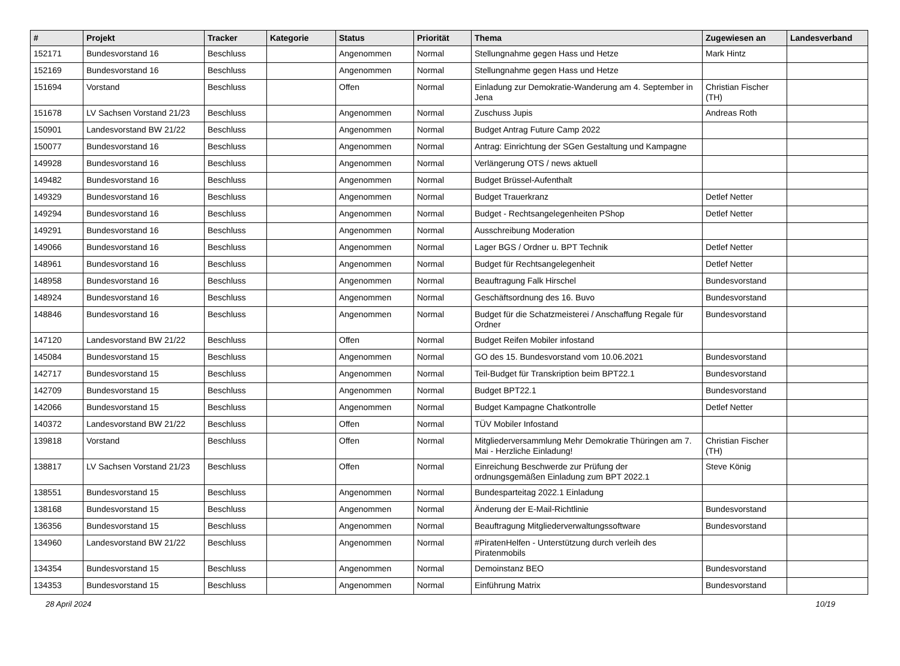| # | Projekt | Tracker | Kategorie | Status | Priorität | Thema | Zugewiesen an | Landesverband |
| --- | --- | --- | --- | --- | --- | --- | --- | --- |
| 152171 | Bundesvorstand 16 | Beschluss | | Angenommen | Normal | Stellungnahme gegen Hass und Hetze | Mark Hintz | |
| 152169 | Bundesvorstand 16 | Beschluss | | Angenommen | Normal | Stellungnahme gegen Hass und Hetze | | |
| 151694 | Vorstand | Beschluss | | Offen | Normal | Einladung zur Demokratie-Wanderung am 4. September in Jena | Christian Fischer (TH) | |
| 151678 | LV Sachsen Vorstand 21/23 | Beschluss | | Angenommen | Normal | Zuschuss Jupis | Andreas Roth | |
| 150901 | Landesvorstand BW 21/22 | Beschluss | | Angenommen | Normal | Budget Antrag Future Camp 2022 | | |
| 150077 | Bundesvorstand 16 | Beschluss | | Angenommen | Normal | Antrag: Einrichtung der SGen Gestaltung und Kampagne | | |
| 149928 | Bundesvorstand 16 | Beschluss | | Angenommen | Normal | Verlängerung OTS / news aktuell | | |
| 149482 | Bundesvorstand 16 | Beschluss | | Angenommen | Normal | Budget Brüssel-Aufenthalt | | |
| 149329 | Bundesvorstand 16 | Beschluss | | Angenommen | Normal | Budget Trauerkranz | Detlef Netter | |
| 149294 | Bundesvorstand 16 | Beschluss | | Angenommen | Normal | Budget - Rechtsangelegenheiten PShop | Detlef Netter | |
| 149291 | Bundesvorstand 16 | Beschluss | | Angenommen | Normal | Ausschreibung Moderation | | |
| 149066 | Bundesvorstand 16 | Beschluss | | Angenommen | Normal | Lager BGS / Ordner u. BPT Technik | Detlef Netter | |
| 148961 | Bundesvorstand 16 | Beschluss | | Angenommen | Normal | Budget für Rechtsangelegenheit | Detlef Netter | |
| 148958 | Bundesvorstand 16 | Beschluss | | Angenommen | Normal | Beauftragung Falk Hirschel | Bundesvorstand | |
| 148924 | Bundesvorstand 16 | Beschluss | | Angenommen | Normal | Geschäftsordnung des 16. Buvo | Bundesvorstand | |
| 148846 | Bundesvorstand 16 | Beschluss | | Angenommen | Normal | Budget für die Schatzmeisterei / Anschaffung Regale für Ordner | Bundesvorstand | |
| 147120 | Landesvorstand BW 21/22 | Beschluss | | Offen | Normal | Budget Reifen Mobiler infostand | | |
| 145084 | Bundesvorstand 15 | Beschluss | | Angenommen | Normal | GO des 15. Bundesvorstand vom 10.06.2021 | Bundesvorstand | |
| 142717 | Bundesvorstand 15 | Beschluss | | Angenommen | Normal | Teil-Budget für Transkription beim BPT22.1 | Bundesvorstand | |
| 142709 | Bundesvorstand 15 | Beschluss | | Angenommen | Normal | Budget BPT22.1 | Bundesvorstand | |
| 142066 | Bundesvorstand 15 | Beschluss | | Angenommen | Normal | Budget Kampagne Chatkontrolle | Detlef Netter | |
| 140372 | Landesvorstand BW 21/22 | Beschluss | | Offen | Normal | TÜV Mobiler Infostand | | |
| 139818 | Vorstand | Beschluss | | Offen | Normal | Mitgliederversammlung Mehr Demokratie Thüringen am 7. Mai - Herzliche Einladung! | Christian Fischer (TH) | |
| 138817 | LV Sachsen Vorstand 21/23 | Beschluss | | Offen | Normal | Einreichung Beschwerde zur Prüfung der ordnungsgemäßen Einladung zum BPT 2022.1 | Steve König | |
| 138551 | Bundesvorstand 15 | Beschluss | | Angenommen | Normal | Bundesparteitag 2022.1 Einladung | | |
| 138168 | Bundesvorstand 15 | Beschluss | | Angenommen | Normal | Änderung der E-Mail-Richtlinie | Bundesvorstand | |
| 136356 | Bundesvorstand 15 | Beschluss | | Angenommen | Normal | Beauftragung Mitgliederverwaltungssoftware | Bundesvorstand | |
| 134960 | Landesvorstand BW 21/22 | Beschluss | | Angenommen | Normal | #PiratenHelfen - Unterstützung durch verleih des Piratenmobils | | |
| 134354 | Bundesvorstand 15 | Beschluss | | Angenommen | Normal | Demoinstanz BEO | Bundesvorstand | |
| 134353 | Bundesvorstand 15 | Beschluss | | Angenommen | Normal | Einführung Matrix | Bundesvorstand | |
28 April 2024 10/19